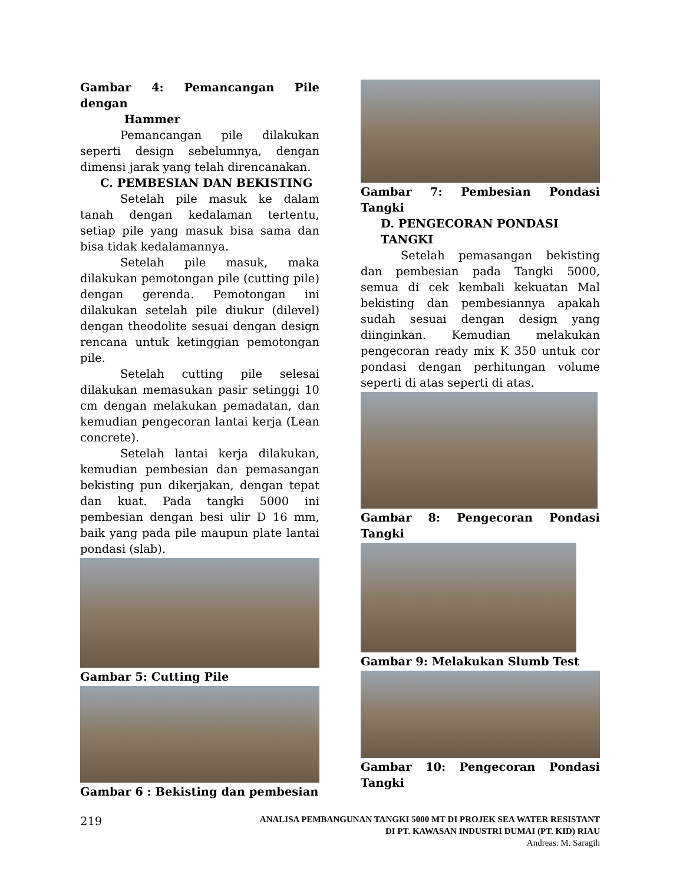Gambar 4: Pemancangan Pile dengan
Hammer
Pemancangan pile dilakukan seperti design sebelumnya, dengan dimensi jarak yang telah direncanakan.
C. PEMBESIAN DAN BEKISTING
Setelah pile masuk ke dalam tanah dengan kedalaman tertentu, setiap pile yang masuk bisa sama dan bisa tidak kedalamannya.
Setelah pile masuk, maka dilakukan pemotongan pile (cutting pile) dengan gerenda. Pemotongan ini dilakukan setelah pile diukur (dilevel) dengan theodolite sesuai dengan design rencana untuk ketinggian pemotongan pile.
Setelah cutting pile selesai dilakukan memasukan pasir setinggi 10 cm dengan melakukan pemadatan, dan kemudian pengecoran lantai kerja (Lean concrete).
Setelah lantai kerja dilakukan, kemudian pembesian dan pemasangan bekisting pun dikerjakan, dengan tepat dan kuat. Pada tangki 5000 ini pembesian dengan besi ulir D 16 mm, baik yang pada pile maupun plate lantai pondasi (slab).
Gambar 5: Cutting Pile
Gambar 6 : Bekisting dan pembesian
Gambar 7: Pembesian Pondasi Tangki
D. PENGECORAN PONDASI TANGKI
Setelah pemasangan bekisting dan pembesian pada Tangki 5000, semua di cek kembali kekuatan Mal bekisting dan pembesiannya apakah sudah sesuai dengan design yang diinginkan. Kemudian melakukan pengecoran ready mix K 350 untuk cor pondasi dengan perhitungan volume seperti di atas seperti di atas.
Gambar 8: Pengecoran Pondasi Tangki
Gambar 9: Melakukan Slumb Test
Gambar 10: Pengecoran Pondasi Tangki
219
ANALISA PEMBANGUNAN TANGKI 5000 MT DI PROJEK SEA WATER RESISTANT
DI PT. KAWASAN INDUSTRI DUMAI (PT. KID) RIAU
Andreas. M. Saragih